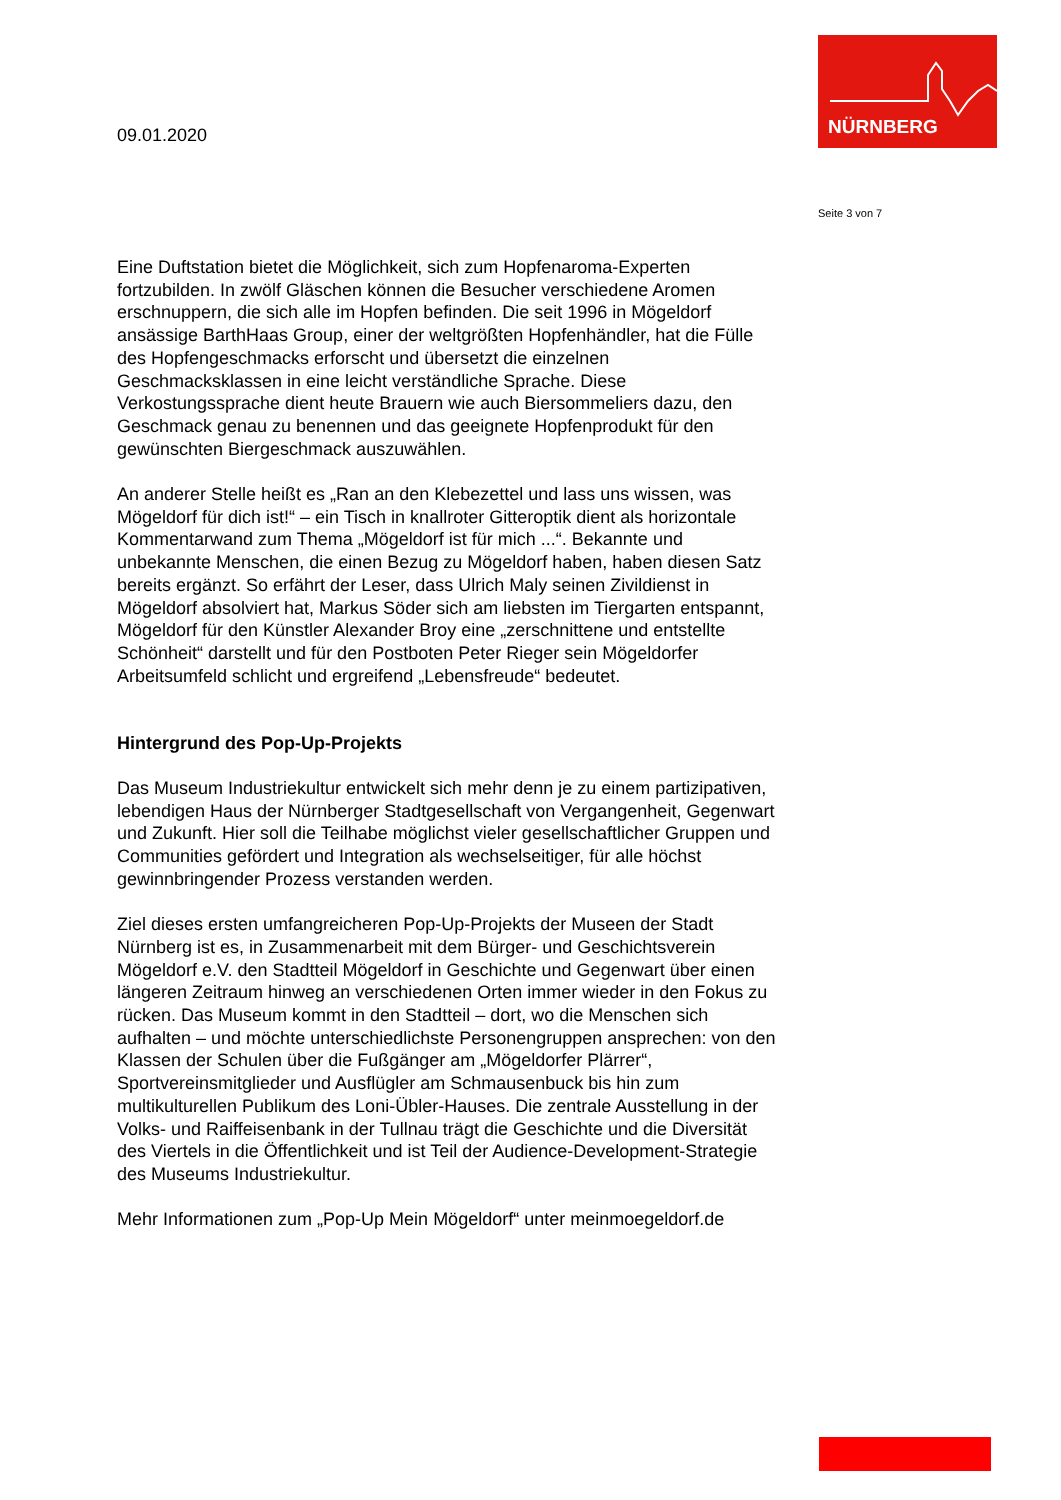NÜRNBERG
09.01.2020
Seite 3 von 7
Eine Duftstation bietet die Möglichkeit, sich zum Hopfenaroma-Experten fortzubilden. In zwölf Gläschen können die Besucher verschiedene Aromen erschnuppern, die sich alle im Hopfen befinden. Die seit 1996 in Mögeldorf ansässige BarthHaas Group, einer der weltgrößten Hopfenhändler, hat die Fülle des Hopfengeschmacks erforscht und übersetzt die einzelnen Geschmacksklassen in eine leicht verständliche Sprache. Diese Verkostungssprache dient heute Brauern wie auch Biersommeliers dazu, den Geschmack genau zu benennen und das geeignete Hopfenprodukt für den gewünschten Biergeschmack auszuwählen.
An anderer Stelle heißt es „Ran an den Klebezettel und lass uns wissen, was Mögeldorf für dich ist!“ – ein Tisch in knallroter Gitteroptik dient als horizontale Kommentarwand zum Thema „Mögeldorf ist für mich ...“. Bekannte und unbekannte Menschen, die einen Bezug zu Mögeldorf haben, haben diesen Satz bereits ergänzt. So erfährt der Leser, dass Ulrich Maly seinen Zivildienst in Mögeldorf absolviert hat, Markus Söder sich am liebsten im Tiergarten entspannt, Mögeldorf für den Künstler Alexander Broy eine „zerschnittene und entstellte Schönheit“ darstellt und für den Postboten Peter Rieger sein Mögeldorfer Arbeitsumfeld schlicht und ergreifend „Lebensfreude“ bedeutet.
Hintergrund des Pop-Up-Projekts
Das Museum Industriekultur entwickelt sich mehr denn je zu einem partizipativen, lebendigen Haus der Nürnberger Stadtgesellschaft von Vergangenheit, Gegenwart und Zukunft. Hier soll die Teilhabe möglichst vieler gesellschaftlicher Gruppen und Communities gefördert und Integration als wechselseitiger, für alle höchst gewinnbringender Prozess verstanden werden.
Ziel dieses ersten umfangreicheren Pop-Up-Projekts der Museen der Stadt Nürnberg ist es, in Zusammenarbeit mit dem Bürger- und Geschichtsverein Mögeldorf e.V. den Stadtteil Mögeldorf in Geschichte und Gegenwart über einen längeren Zeitraum hinweg an verschiedenen Orten immer wieder in den Fokus zu rücken. Das Museum kommt in den Stadtteil – dort, wo die Menschen sich aufhalten – und möchte unterschiedlichste Personengruppen ansprechen: von den Klassen der Schulen über die Fußgänger am „Mögeldorfer Plärrer“, Sportvereinsmitglieder und Ausflügler am Schmausenbuck bis hin zum multikulturellen Publikum des Loni-Übler-Hauses. Die zentrale Ausstellung in der Volks- und Raiffeisenbank in der Tullnau trägt die Geschichte und die Diversität des Viertels in die Öffentlichkeit und ist Teil der Audience-Development-Strategie des Museums Industriekultur.
Mehr Informationen zum „Pop-Up Mein Mögeldorf“ unter meinmoegeldorf.de